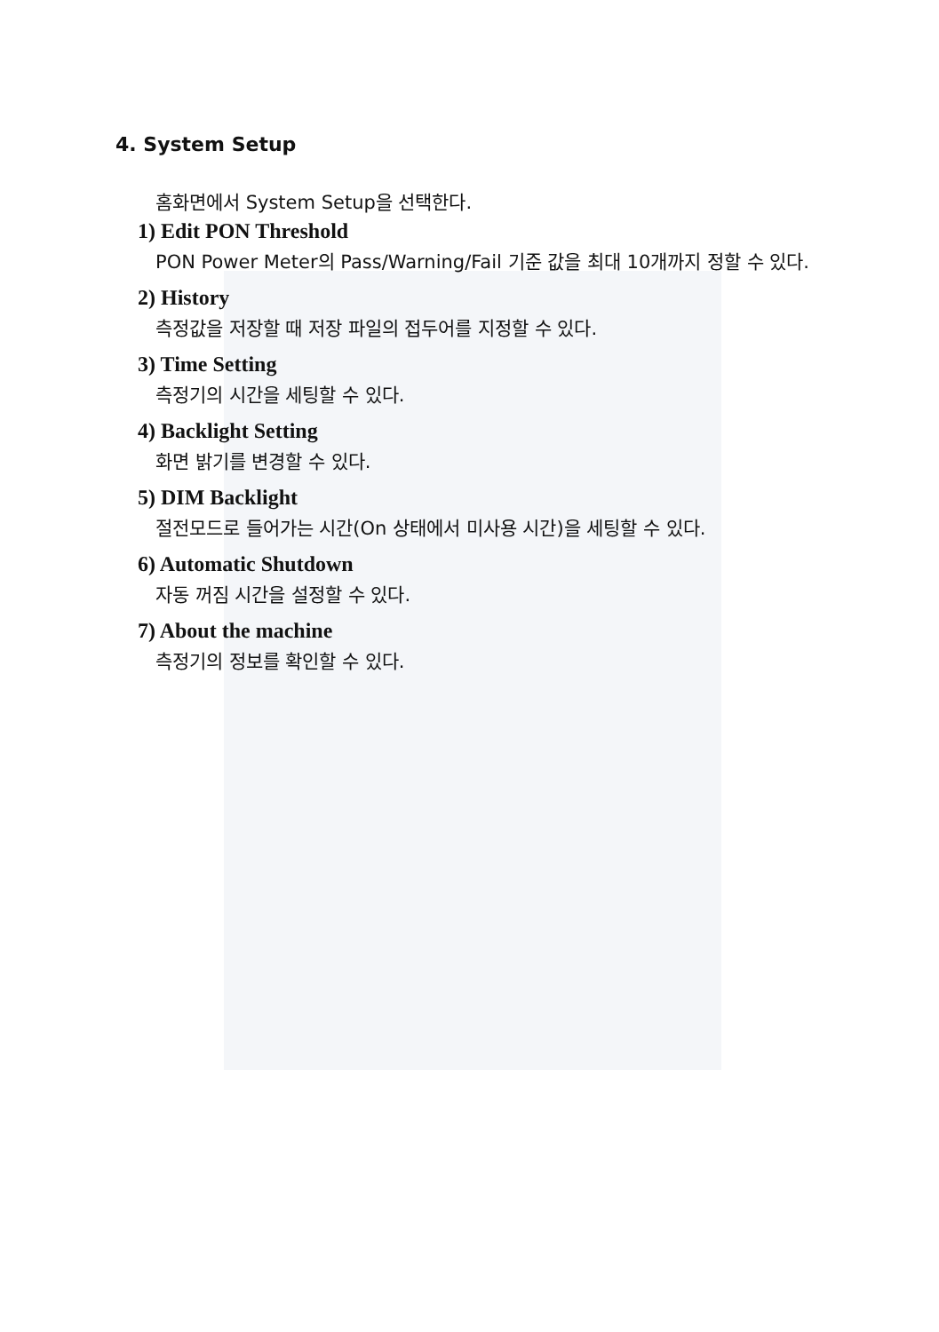4. System Setup
홈화면에서 System Setup을 선택한다.
1) Edit PON Threshold
PON Power Meter의 Pass/Warning/Fail 기준 값을 최대 10개까지 정할 수 있다.
2) History
측정값을 저장할 때 저장 파일의 접두어를 지정할 수 있다.
3) Time Setting
측정기의 시간을 세팅할 수 있다.
4) Backlight Setting
화면 밝기를 변경할 수 있다.
5) DIM Backlight
절전모드로 들어가는 시간(On 상태에서 미사용 시간)을 세팅할 수 있다.
6) Automatic Shutdown
자동 꺼짐 시간을 설정할 수 있다.
7) About the machine
측정기의 정보를 확인할 수 있다.